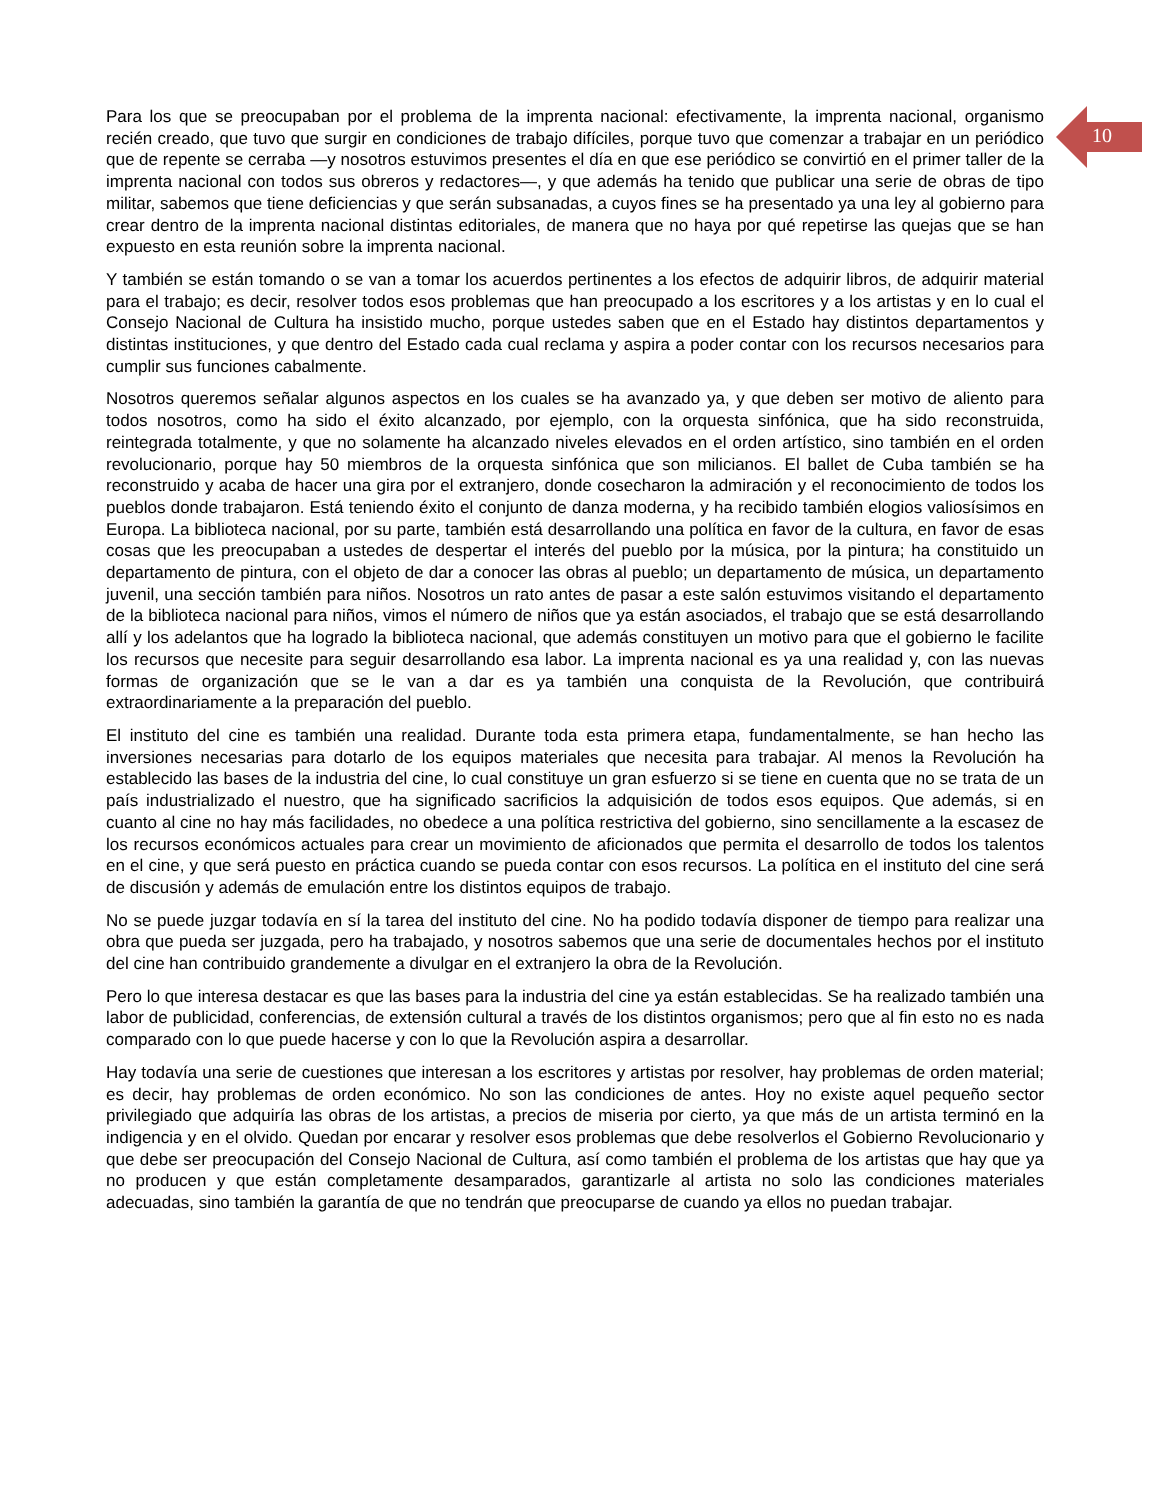10
Para los que se preocupaban por el problema de la imprenta nacional: efectivamente, la imprenta nacional, organismo recién creado, que tuvo que surgir en condiciones de trabajo difíciles, porque tuvo que comenzar a trabajar en un periódico que de repente se cerraba —y nosotros estuvimos presentes el día en que ese periódico se convirtió en el primer taller de la imprenta nacional con todos sus obreros y redactores—, y que además ha tenido que publicar una serie de obras de tipo militar, sabemos que tiene deficiencias y que serán subsanadas, a cuyos fines se ha presentado ya una ley al gobierno para crear dentro de la imprenta nacional distintas editoriales, de manera que no haya por qué repetirse las quejas que se han expuesto en esta reunión sobre la imprenta nacional.
Y también se están tomando o se van a tomar los acuerdos pertinentes a los efectos de adquirir libros, de adquirir material para el trabajo; es decir, resolver todos esos problemas que han preocupado a los escritores y a los artistas y en lo cual el Consejo Nacional de Cultura ha insistido mucho, porque ustedes saben que en el Estado hay distintos departamentos y distintas instituciones, y que dentro del Estado cada cual reclama y aspira a poder contar con los recursos necesarios para cumplir sus funciones cabalmente.
Nosotros queremos señalar algunos aspectos en los cuales se ha avanzado ya, y que deben ser motivo de aliento para todos nosotros, como ha sido el éxito alcanzado, por ejemplo, con la orquesta sinfónica, que ha sido reconstruida, reintegrada totalmente, y que no solamente ha alcanzado niveles elevados en el orden artístico, sino también en el orden revolucionario, porque hay 50 miembros de la orquesta sinfónica que son milicianos. El ballet de Cuba también se ha reconstruido y acaba de hacer una gira por el extranjero, donde cosecharon la admiración y el reconocimiento de todos los pueblos donde trabajaron. Está teniendo éxito el conjunto de danza moderna, y ha recibido también elogios valiosísimos en Europa. La biblioteca nacional, por su parte, también está desarrollando una política en favor de la cultura, en favor de esas cosas que les preocupaban a ustedes de despertar el interés del pueblo por la música, por la pintura; ha constituido un departamento de pintura, con el objeto de dar a conocer las obras al pueblo; un departamento de música, un departamento juvenil, una sección también para niños. Nosotros un rato antes de pasar a este salón estuvimos visitando el departamento de la biblioteca nacional para niños, vimos el número de niños que ya están asociados, el trabajo que se está desarrollando allí y los adelantos que ha logrado la biblioteca nacional, que además constituyen un motivo para que el gobierno le facilite los recursos que necesite para seguir desarrollando esa labor. La imprenta nacional es ya una realidad y, con las nuevas formas de organización que se le van a dar es ya también una conquista de la Revolución, que contribuirá extraordinariamente a la preparación del pueblo.
El instituto del cine es también una realidad. Durante toda esta primera etapa, fundamentalmente, se han hecho las inversiones necesarias para dotarlo de los equipos materiales que necesita para trabajar. Al menos la Revolución ha establecido las bases de la industria del cine, lo cual constituye un gran esfuerzo si se tiene en cuenta que no se trata de un país industrializado el nuestro, que ha significado sacrificios la adquisición de todos esos equipos. Que además, si en cuanto al cine no hay más facilidades, no obedece a una política restrictiva del gobierno, sino sencillamente a la escasez de los recursos económicos actuales para crear un movimiento de aficionados que permita el desarrollo de todos los talentos en el cine, y que será puesto en práctica cuando se pueda contar con esos recursos. La política en el instituto del cine será de discusión y además de emulación entre los distintos equipos de trabajo.
No se puede juzgar todavía en sí la tarea del instituto del cine. No ha podido todavía disponer de tiempo para realizar una obra que pueda ser juzgada, pero ha trabajado, y nosotros sabemos que una serie de documentales hechos por el instituto del cine han contribuido grandemente a divulgar en el extranjero la obra de la Revolución.
Pero lo que interesa destacar es que las bases para la industria del cine ya están establecidas. Se ha realizado también una labor de publicidad, conferencias, de extensión cultural a través de los distintos organismos; pero que al fin esto no es nada comparado con lo que puede hacerse y con lo que la Revolución aspira a desarrollar.
Hay todavía una serie de cuestiones que interesan a los escritores y artistas por resolver, hay problemas de orden material; es decir, hay problemas de orden económico. No son las condiciones de antes. Hoy no existe aquel pequeño sector privilegiado que adquiría las obras de los artistas, a precios de miseria por cierto, ya que más de un artista terminó en la indigencia y en el olvido. Quedan por encarar y resolver esos problemas que debe resolverlos el Gobierno Revolucionario y que debe ser preocupación del Consejo Nacional de Cultura, así como también el problema de los artistas que hay que ya no producen y que están completamente desamparados, garantizarle al artista no solo las condiciones materiales adecuadas, sino también la garantía de que no tendrán que preocuparse de cuando ya ellos no puedan trabajar.